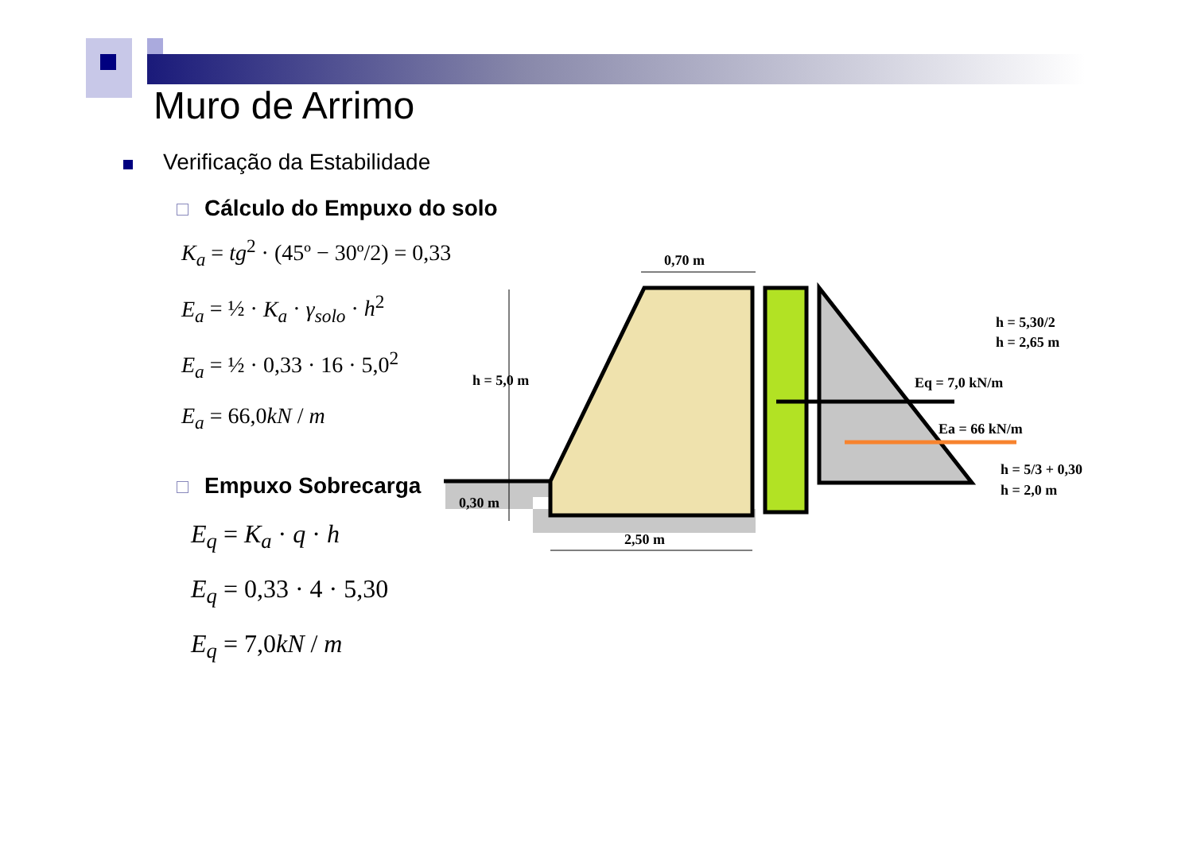Muro de Arrimo
Verificação da Estabilidade
Cálculo do Empuxo do solo
K<sub>a</sub> = tg<sup>2</sup> · (45º − 30º/2) = 0,33
E<sub>a</sub> = ½ · K<sub>a</sub> · γ<sub>solo</sub> · h<sup>2</sup>
E<sub>a</sub> = ½ · 0,33 · 16 · 5,0<sup>2</sup>
E<sub>a</sub> = 66,0kN / m
Empuxo Sobrecarga
E<sub>q</sub> = K<sub>a</sub> · q · h
E<sub>q</sub> = 0,33 · 4 · 5,30
E<sub>q</sub> = 7,0kN / m
0,70 m
h = 5,0 m
0,30 m
2,50 m
h = 5,30/2
h = 2,65 m
Eq = 7,0 kN/m
Ea = 66 kN/m
h = 5/3 + 0,30
h = 2,0 m